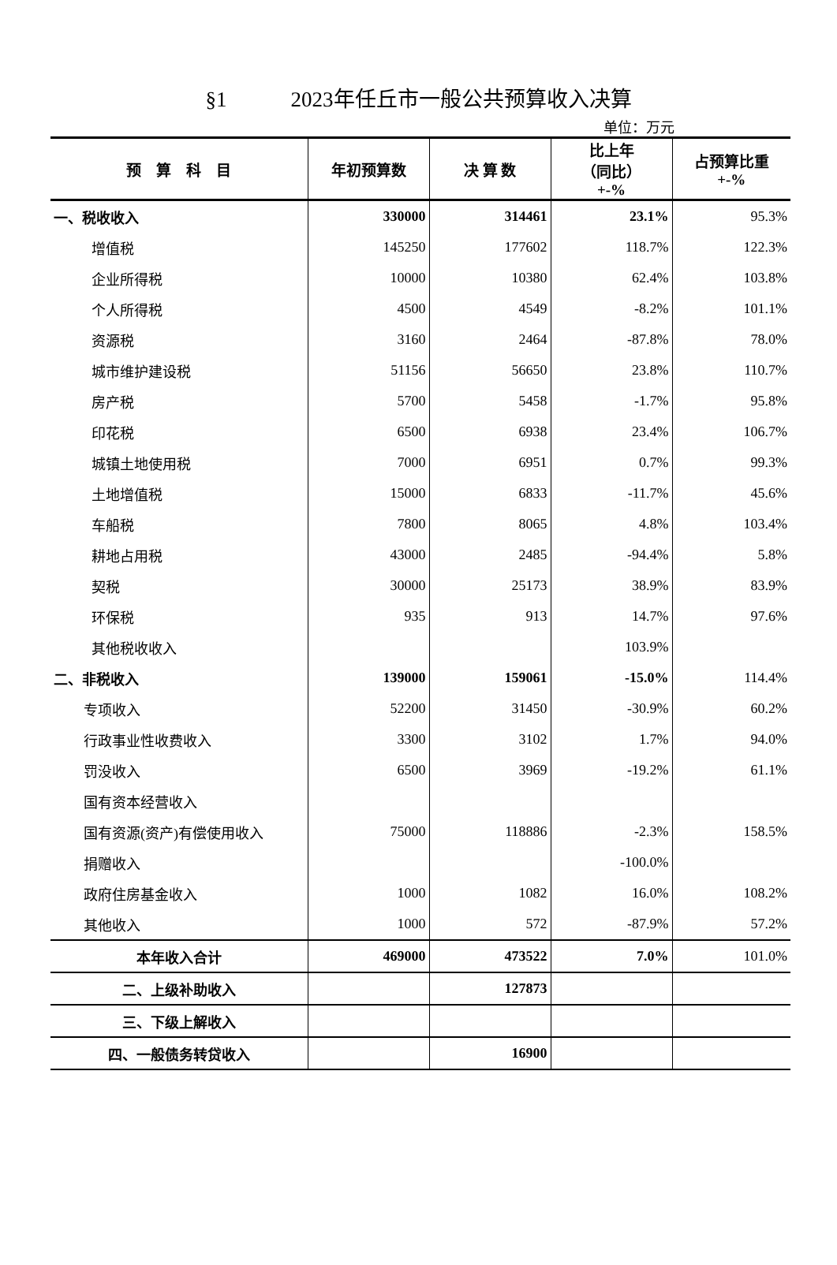§1　　　2023年任丘市一般公共预算收入决算
单位：万元
| 预 算 科 目 | 年初预算数 | 决 算 数 | 比上年 （同比） +-% | 占预算比重 +-% |
| --- | --- | --- | --- | --- |
| 一、税收收入 | 330000 | 314461 | 23.1% | 95.3% |
| 增值税 | 145250 | 177602 | 118.7% | 122.3% |
| 企业所得税 | 10000 | 10380 | 62.4% | 103.8% |
| 个人所得税 | 4500 | 4549 | -8.2% | 101.1% |
| 资源税 | 3160 | 2464 | -87.8% | 78.0% |
| 城市维护建设税 | 51156 | 56650 | 23.8% | 110.7% |
| 房产税 | 5700 | 5458 | -1.7% | 95.8% |
| 印花税 | 6500 | 6938 | 23.4% | 106.7% |
| 城镇土地使用税 | 7000 | 6951 | 0.7% | 99.3% |
| 土地增值税 | 15000 | 6833 | -11.7% | 45.6% |
| 车船税 | 7800 | 8065 | 4.8% | 103.4% |
| 耕地占用税 | 43000 | 2485 | -94.4% | 5.8% |
| 契税 | 30000 | 25173 | 38.9% | 83.9% |
| 环保税 | 935 | 913 | 14.7% | 97.6% |
| 其他税收收入 | | | 103.9% | |
| 二、非税收入 | 139000 | 159061 | -15.0% | 114.4% |
| 专项收入 | 52200 | 31450 | -30.9% | 60.2% |
| 行政事业性收费收入 | 3300 | 3102 | 1.7% | 94.0% |
| 罚没收入 | 6500 | 3969 | -19.2% | 61.1% |
| 国有资本经营收入 | | | | |
| 国有资源(资产)有偿使用收入 | 75000 | 118886 | -2.3% | 158.5% |
| 捐赠收入 | | | -100.0% | |
| 政府住房基金收入 | 1000 | 1082 | 16.0% | 108.2% |
| 其他收入 | 1000 | 572 | -87.9% | 57.2% |
| 本年收入合计 | 469000 | 473522 | 7.0% | 101.0% |
| 二、上级补助收入 | | 127873 | | |
| 三、下级上解收入 | | | | |
| 四、一般债务转贷收入 | | 16900 | | |